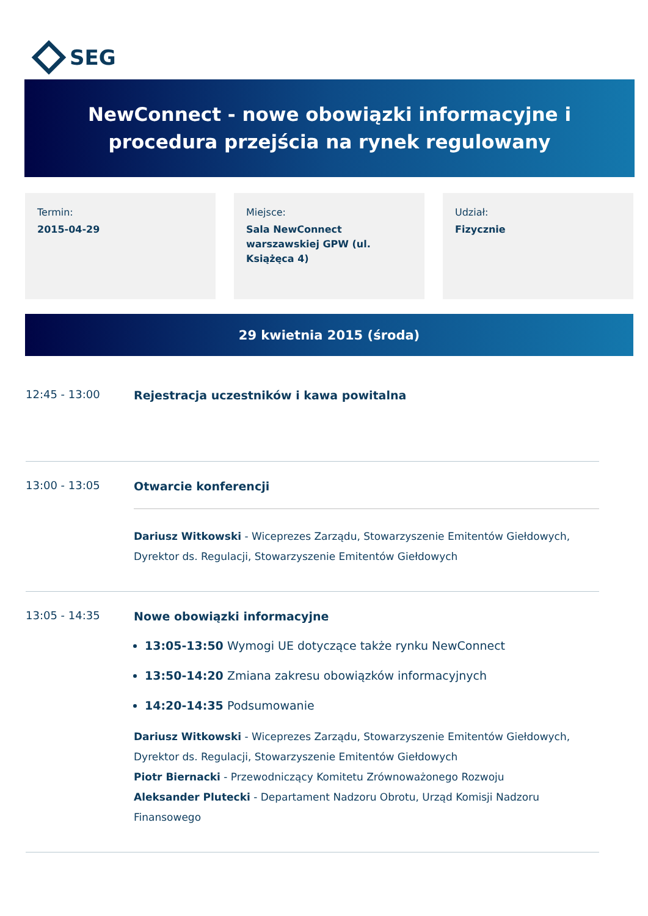SEG
NewConnect - nowe obowiązki informacyjne i
procedura przejścia na rynek regulowany
Termin:
2015-04-29
Miejsce:
Sala NewConnect warszawskiej GPW (ul. Książęca 4)
Udział:
Fizycznie
29 kwietnia 2015 (środa)
12:45 - 13:00
Rejestracja uczestników i kawa powitalna
13:00 - 13:05
Otwarcie konferencji
Dariusz Witkowski - Wiceprezes Zarządu, Stowarzyszenie Emitentów Giełdowych, Dyrektor ds. Regulacji, Stowarzyszenie Emitentów Giełdowych
13:05 - 14:35
Nowe obowiązki informacyjne
13:05-13:50 Wymogi UE dotyczące także rynku NewConnect
13:50-14:20 Zmiana zakresu obowiązków informacyjnych
14:20-14:35 Podsumowanie
Dariusz Witkowski - Wiceprezes Zarządu, Stowarzyszenie Emitentów Giełdowych, Dyrektor ds. Regulacji, Stowarzyszenie Emitentów Giełdowych
Piotr Biernacki - Przewodniczący Komitetu Zrównoważonego Rozwoju
Aleksander Plutecki - Departament Nadzoru Obrotu, Urząd Komisji Nadzoru Finansowego